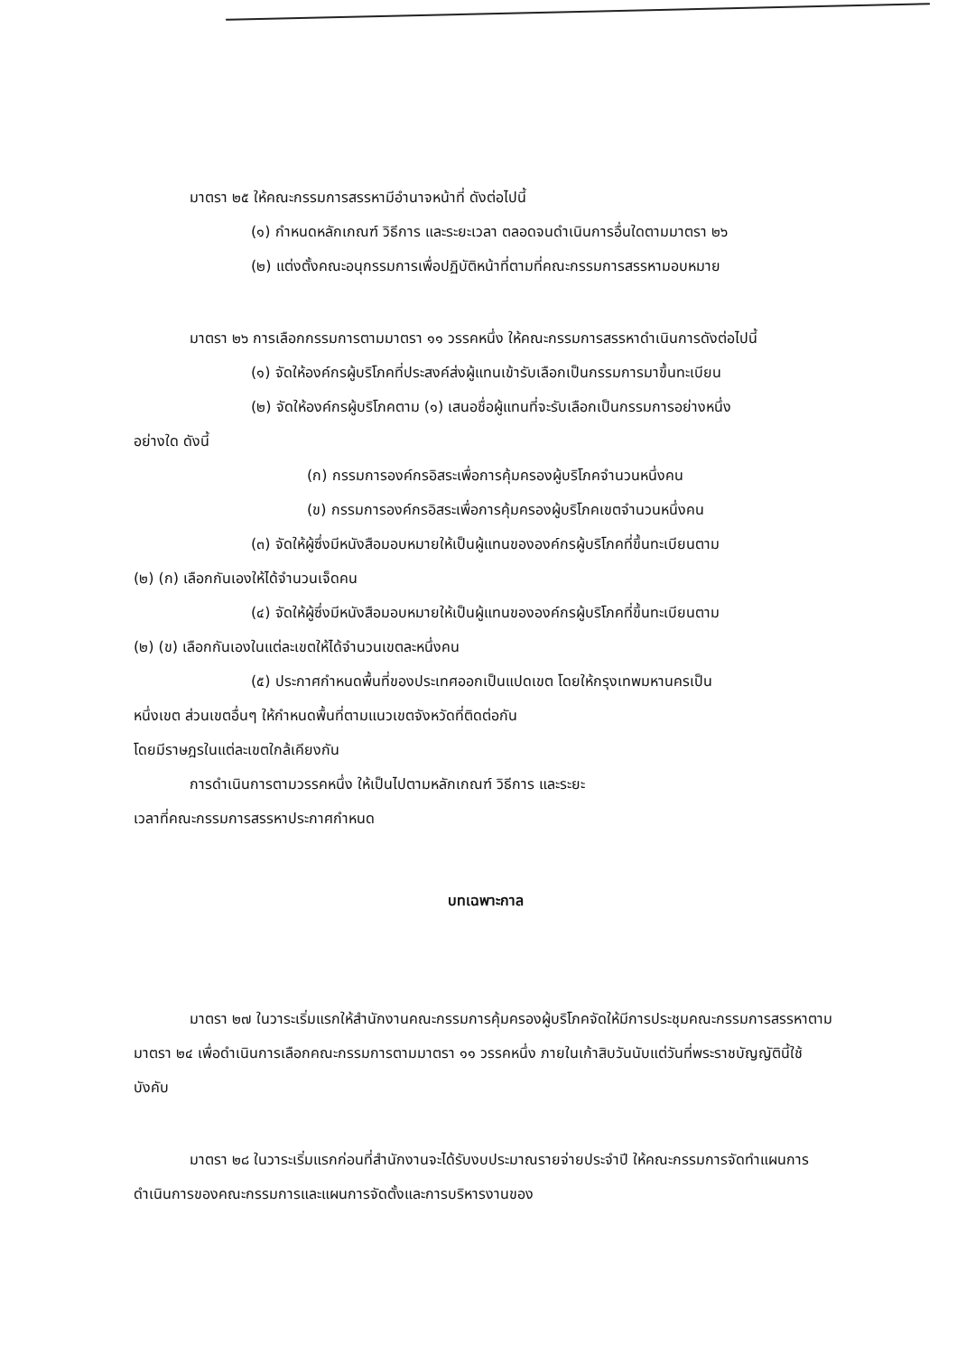มาตรา ๒๕ ให้คณะกรรมการสรรหามีอำนาจหน้าที่ ดังต่อไปนี้
(๑) กำหนดหลักเกณฑ์ วิธีการ และระยะเวลา ตลอดจนดำเนินการอื่นใดตามมาตรา ๒๖
(๒) แต่งตั้งคณะอนุกรรมการเพื่อปฏิบัติหน้าที่ตามที่คณะกรรมการสรรหามอบหมาย
มาตรา ๒๖ การเลือกกรรมการตามมาตรา ๑๑ วรรคหนึ่ง ให้คณะกรรมการสรรหาดำเนินการดังต่อไปนี้
(๑) จัดให้องค์กรผู้บริโภคที่ประสงค์ส่งผู้แทนเข้ารับเลือกเป็นกรรมการมาขึ้นทะเบียน
(๒) จัดให้องค์กรผู้บริโภคตาม (๑) เสนอชื่อผู้แทนที่จะรับเลือกเป็นกรรมการอย่างหนึ่ง
อย่างใด ดังนี้
(ก) กรรมการองค์กรอิสระเพื่อการคุ้มครองผู้บริโภคจำนวนหนึ่งคน
(ข) กรรมการองค์กรอิสระเพื่อการคุ้มครองผู้บริโภคเขตจำนวนหนึ่งคน
(๓) จัดให้ผู้ซึ่งมีหนังสือมอบหมายให้เป็นผู้แทนขององค์กรผู้บริโภคที่ขึ้นทะเบียนตาม
(๒) (ก) เลือกกันเองให้ได้จำนวนเจ็ดคน
(๔) จัดให้ผู้ซึ่งมีหนังสือมอบหมายให้เป็นผู้แทนขององค์กรผู้บริโภคที่ขึ้นทะเบียนตาม
(๒) (ข) เลือกกันเองในแต่ละเขตให้ได้จำนวนเขตละหนึ่งคน
(๕) ประกาศกำหนดพื้นที่ของประเทศออกเป็นแปดเขต โดยให้กรุงเทพมหานครเป็น
หนึ่งเขต ส่วนเขตอื่นๆ ให้กำหนดพื้นที่ตามแนวเขตจังหวัดที่ติดต่อกัน
โดยมีราษฎรในแต่ละเขตใกล้เคียงกัน
การดำเนินการตามวรรคหนึ่ง ให้เป็นไปตามหลักเกณฑ์ วิธีการ และระยะ
เวลาที่คณะกรรมการสรรหาประกาศกำหนด
บทเฉพาะกาล
มาตรา ๒๗ ในวาระเริ่มแรกให้สำนักงานคณะกรรมการคุ้มครองผู้บริโภคจัดให้มีการประชุมคณะกรรมการสรรหาตามมาตรา ๒๔ เพื่อดำเนินการเลือกคณะกรรมการตามมาตรา ๑๑ วรรคหนึ่ง ภายในเก้าสิบวันนับแต่วันที่พระราชบัญญัตินี้ใช้บังคับ
มาตรา ๒๘ ในวาระเริ่มแรกก่อนที่สำนักงานจะได้รับงบประมาณรายจ่ายประจำปี ให้คณะกรรมการจัดทำแผนการดำเนินการของคณะกรรมการและแผนการจัดตั้งและการบริหารงานของ